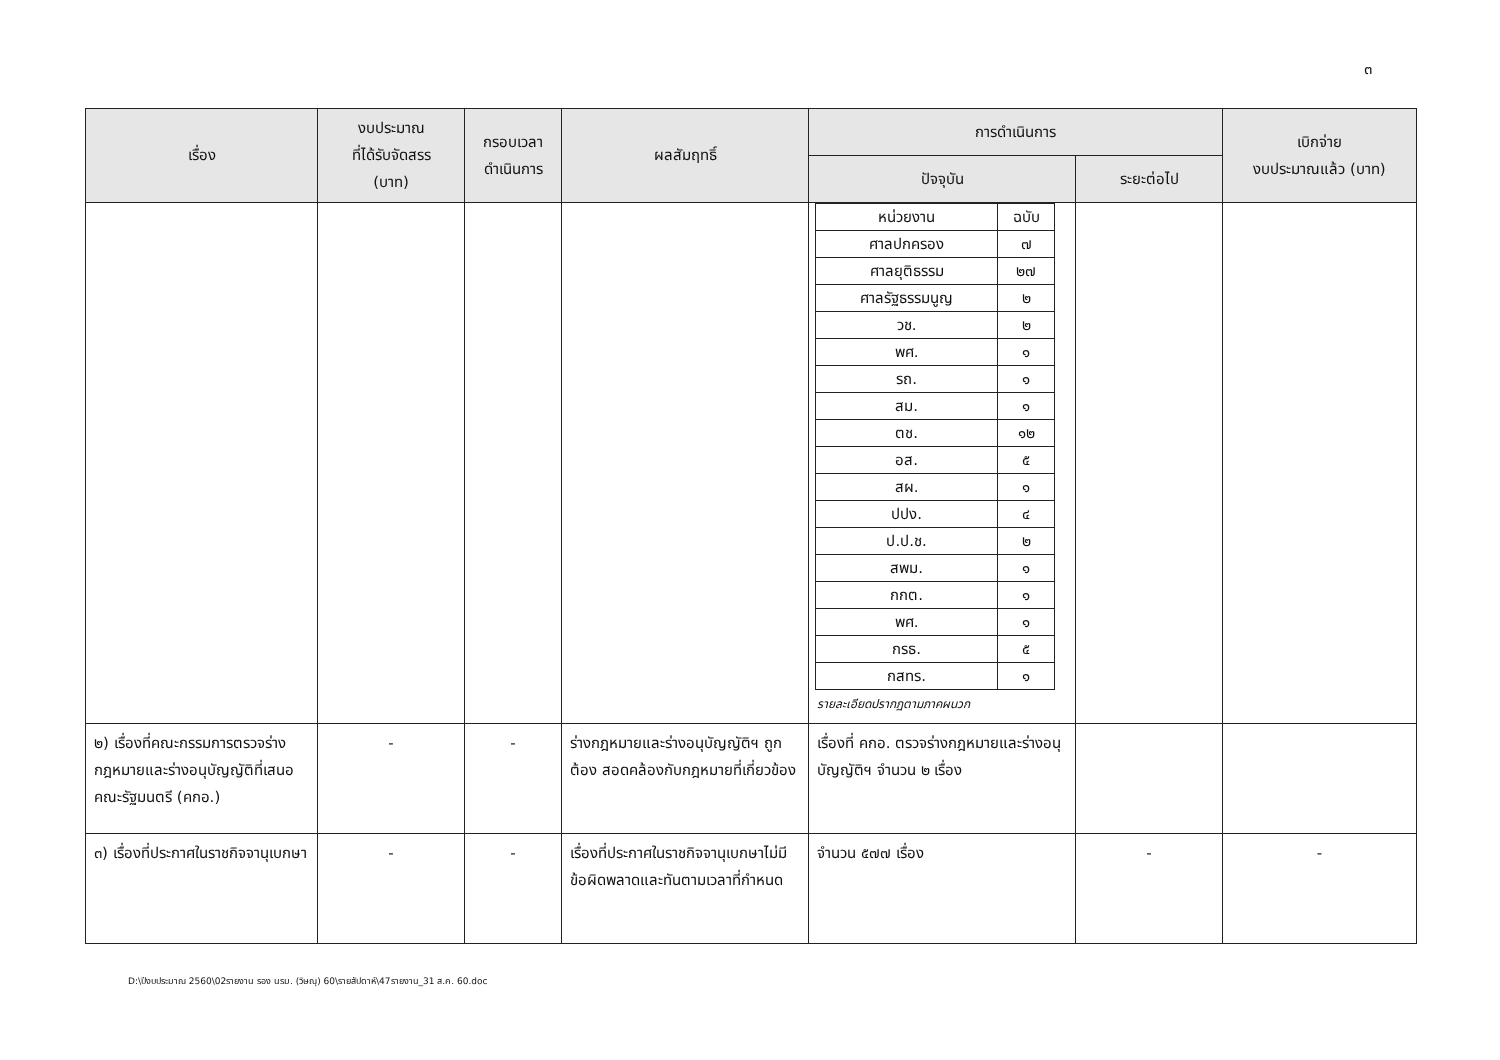๓
| เรื่อง | งบประมาณ ที่ได้รับจัดสรร (บาท) | กรอบเวลา ดำเนินการ | ผลสัมฤทธิ์ | การดำเนินการ | | เบิกจ่าย งบประมาณแล้ว (บาท) |
| --- | --- | --- | --- | --- | --- | --- |
| | | | | ปัจจุบัน | ระยะต่อไป | |
| | | | | / หน่วยงาน / ฉบับ / / --- / --- / / ศาลปกครอง / ๗ / / ศาลยุติธรรม / ๒๗ / / ศาลรัฐธรรมนูญ / ๒ / / วช. / ๒ / / พศ. / ๑ / / รถ. / ๑ / / สม. / ๑ / / ตช. / ๑๒ / / อส. / ๕ / / สผ. / ๑ / / ปปง. / ๔ / / ป.ป.ช. / ๒ / / สพม. / ๑ / / กกต. / ๑ / / พศ. / ๑ / / กรธ. / ๕ / / กสทร. / ๑ / รายละเอียดปรากฏตามภาคผนวก | | |
| ๒) เรื่องที่คณะกรรมการตรวจร่างกฎหมายและร่างอนุบัญญัติที่เสนอคณะรัฐมนตรี (คกอ.) | - | - | ร่างกฎหมายและร่างอนุบัญญัติฯ ถูกต้อง สอดคล้องกับกฎหมายที่เกี่ยวข้อง | เรื่องที่ คกอ. ตรวจร่างกฎหมายและร่างอนุบัญญัติฯ จำนวน ๒ เรื่อง | | |
| ๓) เรื่องที่ประกาศในราชกิจจานุเบกษา | - | - | เรื่องที่ประกาศในราชกิจจานุเบกษาไม่มีข้อผิดพลาดและทันตามเวลาที่กำหนด | จำนวน ๕๗๗ เรื่อง | - | - |
D:\ปีงบประมาณ 2560\02รายงาน รอง นรม. (วิษณุ) 60\รายสัปดาห์\47รายงาน_31 ส.ค. 60.doc